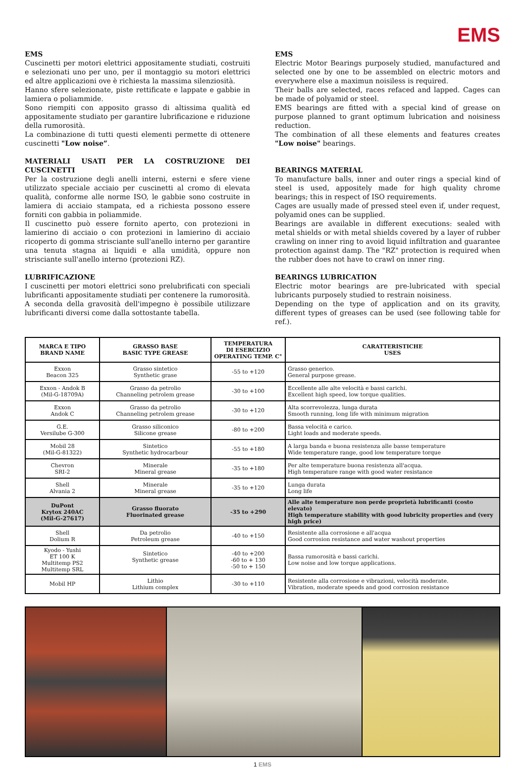EMS
EMS
Cuscinetti per motori elettrici appositamente studiati, costruiti e selezionati uno per uno, per il montaggio su motori elettrici ed altre applicazioni ove è richiesta la massima silenziosità.
Hanno sfere selezionate, piste rettificate e lappate e gabbie in lamiera o poliammide.
Sono riempiti con apposito grasso di altissima qualità ed appositamente studiato per garantire lubrificazione e riduzione della rumorosità.
La combinazione di tutti questi elementi permette di ottenere cuscinetti "Low noise”.
MATERIALI USATI PER LA COSTRUZIONE DEI CUSCINETTI
Per la costruzione degli anelli interni, esterni e sfere viene utilizzato speciale acciaio per cuscinetti al cromo di elevata qualità, conforme alle norme ISO, le gabbie sono costruite in lamiera di acciaio stampata, ed a richiesta possono essere forniti con gabbia in poliammide.
Il cuscinetto può essere fornito aperto, con protezioni in lamierino di acciaio o con protezioni in lamierino di acciaio ricoperto di gomma strisciante sull'anello interno per garantire una tenuta stagna ai liquidi e alla umidità, oppure non strisciante sull'anello interno (protezioni RZ).
LUBRIFICAZIONE
I cuscinetti per motori elettrici sono prelubrificati con speciali lubrificanti appositamente studiati per contenere la rumorosità. A seconda della gravosità dell'impegno è possibile utilizzare lubrificanti diversi come dalla sottostante tabella.
EMS
Electric Motor Bearings purposely studied, manufactured and selected one by one to be assembled on electric motors and everywhere else a maximun noisiless is required.
Their balls are selected, races refaced and lapped. Cages can be made of polyamid or steel.
EMS bearings are fitted with a special kind of grease on purpose planned to grant optimum lubrication and noisiness reduction.
The combination of all these elements and features creates "Low noise" bearings.
BEARINGS MATERIAL
To manufacture balls, inner and outer rings a special kind of steel is used, appositely made for high quality chrome bearings; this in respect of ISO requirements.
Cages are usually made of pressed steel even if, under request, polyamid ones can be supplied.
Bearings are available in different executions: sealed with metal shields or with metal shields covered by a layer of rubber crawling on inner ring to avoid liquid infiltration and guarantee protection against damp. The "RZ" protection is required when the rubber does not have to crawl on inner ring.
BEARINGS LUBRICATION
Electric motor bearings are pre-lubricated with special lubricants purposely studied to restrain noisiness.
Depending on the type of application and on its gravity, different types of greases can be used (see following table for ref.).
| MARCA E TIPO BRAND NAME | GRASSO BASE BASIC TYPE GREASE | TEMPERATURA DI ESERCIZIO OPERATING TEMP. C° | CARATTERISTICHE USES |
| --- | --- | --- | --- |
| Exxon Beacon 325 | Grasso sintetico Synthetic grase | -55 to +120 | Grasso generico. General purpose grease. |
| Exxon - Andok B (Mil-G-18709A) | Grasso da petrolio Channeling petrolem grease | -30 to +100 | Eccellente alle alte velocità e bassi carichi. Excellent high speed, low torque qualities. |
| Exxon Andok C | Grasso da petrolio Channeling petrolem grease | -30 to +120 | Alta scorrevolezza, lunga durata Smooth running, long life with minimum migration |
| G.E. Versilube G-300 | Grasso siliconico Silicone grease | -80 to +200 | Bassa velocità e carico. Light loads and moderate speeds. |
| Mobil 28 (Mil-G-81322) | Sintetico Synthetic hydrocarbour | -55 to +180 | A larga banda e buona resistenza alle basse temperature Wide temperature range, good low temperature torque |
| Chevron SRI-2 | Minerale Mineral grease | -35 to +180 | Per alte temperature buona resistenza all'acqua. High temperature range with good water resistance |
| Shell Alvania 2 | Minerale Mineral grease | -35 to +120 | Lunga durata Long life |
| DuPont Krytox 240AC (Mil-G-27617) | Grasso fluorato Fluorinated grease | -35 to +290 | Alle alte temperature non perde proprietà lubrificanti (costo elevato) High temperature stability with good lubricity properties and (very high price) |
| Shell Dolium R | Da petrolio Petroleum grease | -40 to +150 | Resistente alla corrosione e all'acqua Good corrosion resistance and water washout properties |
| Kyodo - Yushi ET 100 K Multitemp PS2 Multitemp SRL | Sintetico Synthetic grease | -40 to +200 -60 to + 130 -50 to + 150 | Bassa rumorosità e bassi carichi. Low noise and low torque applications. |
| Mobil HP | Lithio Lithium complex | -30 to +110 | Resistente alla corrosione e vibrazioni, velocità moderate. Vibration, moderate speeds and good corrosion resistance |
1 EMS